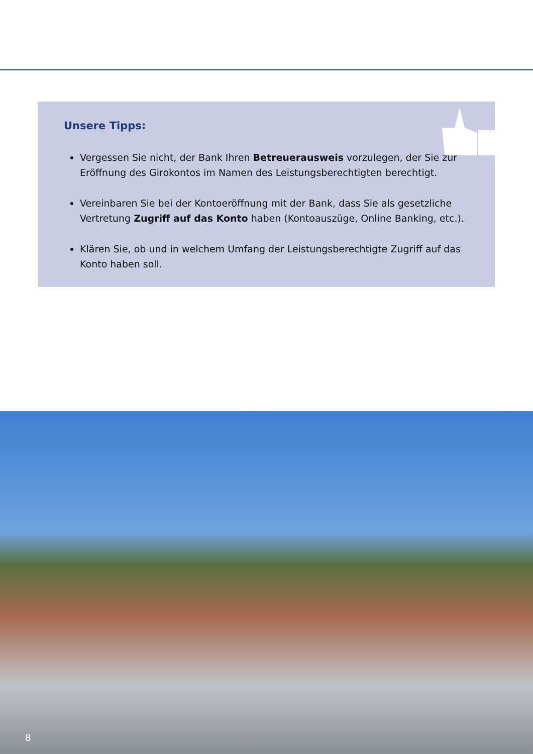Unsere Tipps:
Vergessen Sie nicht, der Bank Ihren Betreuerausweis vorzulegen, der Sie zur Eröffnung des Girokontos im Namen des Leistungsberechtigten berechtigt.
Vereinbaren Sie bei der Kontoeröffnung mit der Bank, dass Sie als gesetzliche Vertretung Zugriff auf das Konto haben (Kontoauszüge, Online Banking, etc.).
Klären Sie, ob und in welchem Umfang der Leistungsberechtigte Zugriff auf das Konto haben soll.
8